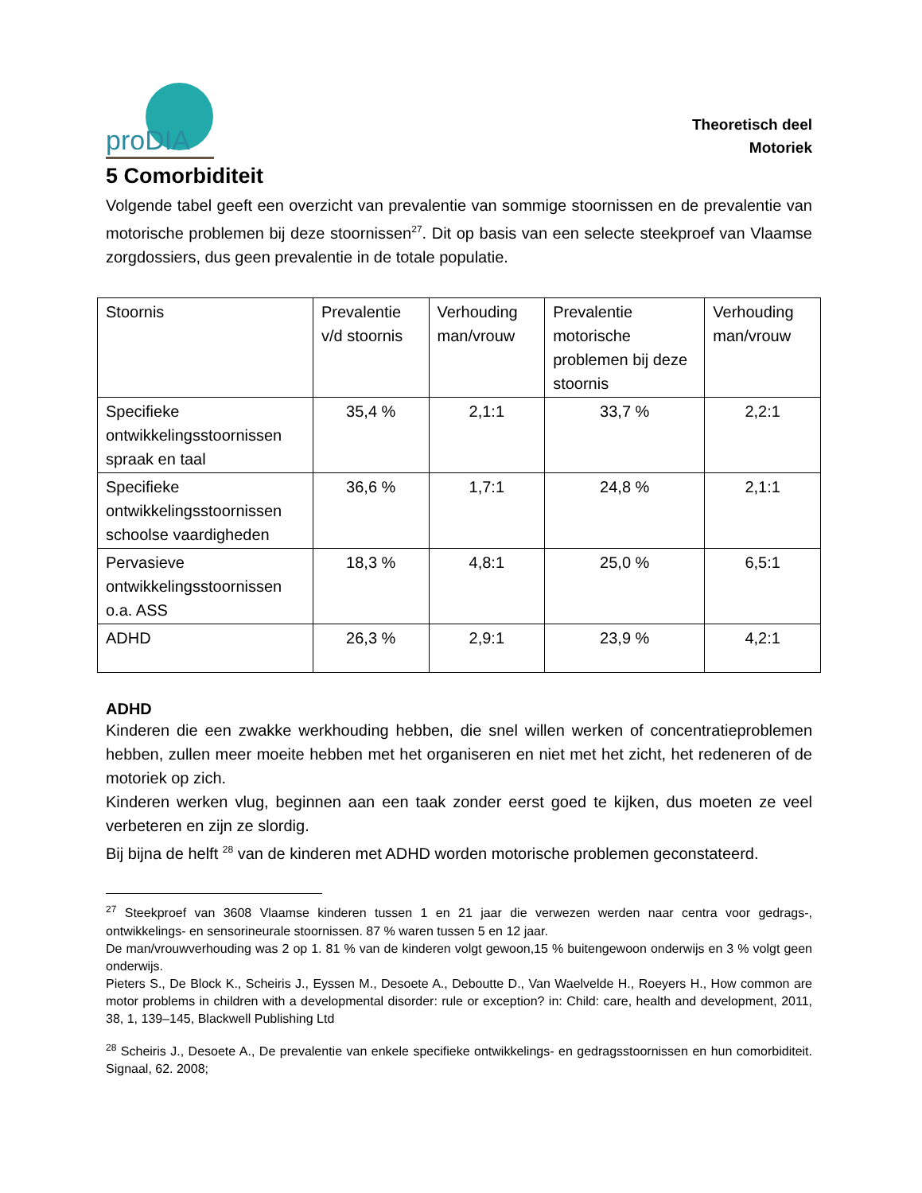proDIA
Theoretisch deel
Motoriek
5 Comorbiditeit
Volgende tabel geeft een overzicht van prevalentie van sommige stoornissen en de prevalentie van motorische problemen bij deze stoornissen<sup>27</sup>. Dit op basis van een selecte steekproef van Vlaamse zorgdossiers, dus geen prevalentie in de totale populatie.
| Stoornis | Prevalentie v/d stoornis | Verhouding man/vrouw | Prevalentie motorische problemen bij deze stoornis | Verhouding man/vrouw |
| Specifieke ontwikkelingsstoornissen spraak en taal | 35,4 % | 2,1:1 | 33,7 % | 2,2:1 |
| Specifieke ontwikkelingsstoornissen schoolse vaardigheden | 36,6 % | 1,7:1 | 24,8 % | 2,1:1 |
| Pervasieve ontwikkelingsstoornissen o.a. ASS | 18,3 % | 4,8:1 | 25,0 % | 6,5:1 |
| ADHD | 26,3 % | 2,9:1 | 23,9 % | 4,2:1 |
ADHD
Kinderen die een zwakke werkhouding hebben, die snel willen werken of concentratieproblemen hebben, zullen meer moeite hebben met het organiseren en niet met het zicht, het redeneren of de motoriek op zich.
Kinderen werken vlug, beginnen aan een taak zonder eerst goed te kijken, dus moeten ze veel verbeteren en zijn ze slordig.
Bij bijna de helft <sup>28</sup> van de kinderen met ADHD worden motorische problemen geconstateerd.
<sup>27</sup> Steekproef van 3608 Vlaamse kinderen tussen 1 en 21 jaar die verwezen werden naar centra voor gedrags-, ontwikkelings- en sensorineurale stoornissen. 87 % waren tussen 5 en 12 jaar.
De man/vrouwverhouding was 2 op 1. 81 % van de kinderen volgt gewoon,15 % buitengewoon onderwijs en 3 % volgt geen onderwijs.
Pieters S., De Block K., Scheiris J., Eyssen M., Desoete A., Deboutte D., Van Waelvelde H., Roeyers H., How common are motor problems in children with a developmental disorder: rule or exception? in: Child: care, health and development, 2011, 38, 1, 139–145, Blackwell Publishing Ltd
<sup>28</sup> Scheiris J., Desoete A., De prevalentie van enkele specifieke ontwikkelings- en gedragsstoornissen en hun comorbiditeit. Signaal, 62. 2008;